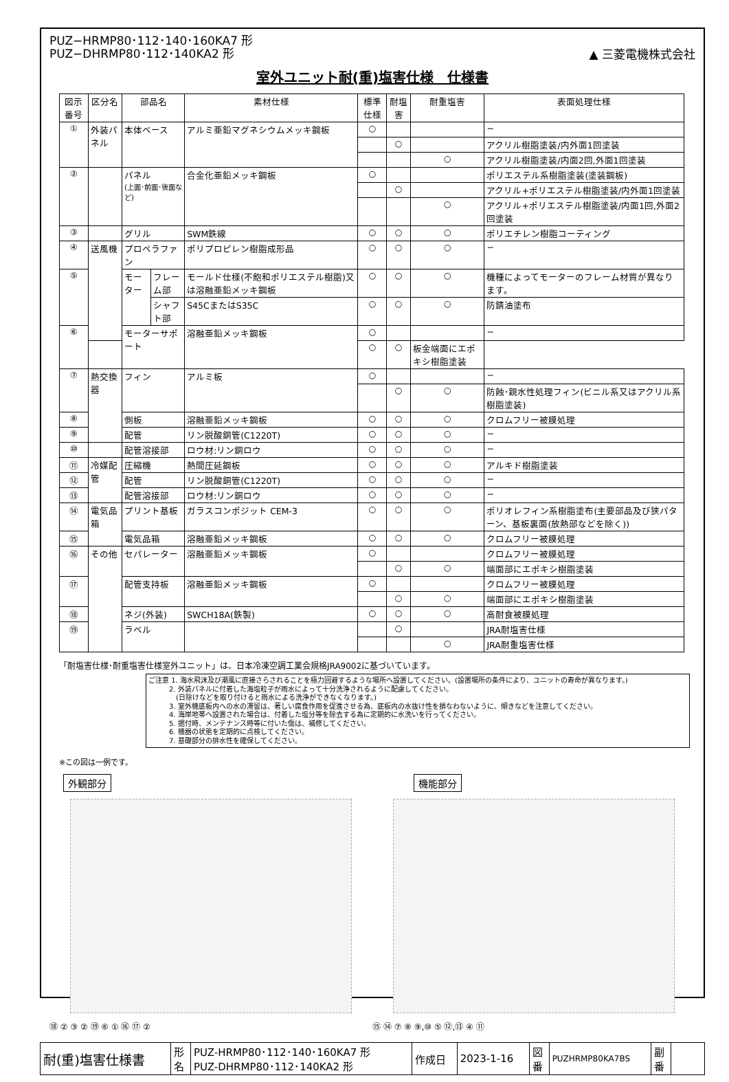PUZ−HRMP80･112･140･160KA7 形
PUZ−DHRMP80･112･140KA2 形
▲ 三菱電機株式会社
室外ユニット耐(重)塩害仕様　仕様書
| 図示番号 | 区分名 | 部品名 | | 素材仕様 | 標準仕様 | 耐塩害 | 耐重塩害 | 表面処理仕様 |
| --- | --- | --- | --- | --- | --- | --- | --- | --- |
| ① | 外装パネル | 本体ベース | | アルミ亜鉛マグネシウムメッキ鋼板 | ○ | | | − |
| | | | | | | ○ | | アクリル樹脂塗装/内外面1回塗装 |
| | | | | | | | ○ | アクリル樹脂塗装/内面2回,外面1回塗装 |
| ② | | パネル (上面･前面･後面など) | | 合金化亜鉛メッキ鋼板 | ○ | | | ポリエステル系樹脂塗装(塗装鋼板) |
| | | | | | | ○ | | アクリル+ポリエステル樹脂塗装/内外面1回塗装 |
| | | | | | | | ○ | アクリル+ポリエステル樹脂塗装/内面1回,外面2回塗装 |
| ③ | | グリル | | SWM鉄線 | ○ | ○ | ○ | ポリエチレン樹脂コーティング |
| ④ | 送風機 | プロペラファン | | ポリプロピレン樹脂成形品 | ○ | ○ | ○ | − |
| ⑤ | | モーター | フレーム部 | モールド仕様(不飽和ポリエステル樹脂)又は溶融亜鉛メッキ鋼板 | ○ | ○ | ○ | 機種によってモーターのフレーム材質が異なります。 |
| | | | シャフト部 | S45CまたはS35C | ○ | ○ | ○ | 防錆油塗布 |
| ⑥ | | モーターサポート | | 溶融亜鉛メッキ鋼板 | ○ | | | − |
| | | | | | ○ | ○ | 板金端面にエポキシ樹脂塗装 | |
| ⑦ | 熱交換器 | フィン | | アルミ板 | ○ | | | − |
| | | | | | | ○ | ○ | 防蝕･親水性処理フィン(ビニル系又はアクリル系樹脂塗装) |
| ⑧ | | 側板 | | 溶融亜鉛メッキ鋼板 | ○ | ○ | ○ | クロムフリー被膜処理 |
| ⑨ | | 配管 | | リン脱酸銅管(C1220T) | ○ | ○ | ○ | − |
| ⑩ | | 配管溶接部 | | ロウ材:リン銅ロウ | ○ | ○ | ○ | − |
| ⑪ | 冷媒配管 | 圧縮機 | | 熱間圧延鋼板 | ○ | ○ | ○ | アルキド樹脂塗装 |
| ⑫ | | 配管 | | リン脱酸銅管(C1220T) | ○ | ○ | ○ | − |
| ⑬ | | 配管溶接部 | | ロウ材:リン銅ロウ | ○ | ○ | ○ | − |
| ⑭ | 電気品箱 | プリント基板 | | ガラスコンポジット CEM-3 | ○ | ○ | ○ | ポリオレフィン系樹脂塗布(主要部品及び狭パターン、基板裏面(放熱部などを除く)) |
| ⑮ | | 電気品箱 | | 溶融亜鉛メッキ鋼板 | ○ | ○ | ○ | クロムフリー被膜処理 |
| ⑯ | その他 | セパレーター | | 溶融亜鉛メッキ鋼板 | ○ | | | クロムフリー被膜処理 |
| | | | | | | ○ | ○ | 端面部にエポキシ樹脂塗装 |
| ⑰ | | 配管支持板 | | 溶融亜鉛メッキ鋼板 | ○ | | | クロムフリー被膜処理 |
| | | | | | | ○ | ○ | 端面部にエポキシ樹脂塗装 |
| ⑱ | | ネジ(外装) | | SWCH18A(鉄製) | ○ | ○ | ○ | 高耐食被膜処理 |
| ⑲ | | ラベル | | | | ○ | | JRA耐塩害仕様 |
| | | | | | | | ○ | JRA耐重塩害仕様 |
「耐塩害仕様･耐重塩害仕様室外ユニット」は、日本冷凍空調工業会規格JRA9002に基づいています。
ご注意 1. 海水飛沫及び潮風に直接さらされることを極力回避するような場所へ設置してください。(設置場所の条件により、ユニットの寿命が異なります。)
　　　2. 外装パネルに付着した海塩粒子が雨水によって十分洗浄されるように配慮してください。
　　　　(日除けなどを取り付けると雨水による洗浄ができなくなります。)
　　　3. 室外機底板内への水の滞留は、著しい腐食作用を促進させる為、底板内の水抜け性を損なわないように、傾きなどを注意してください。
　　　4. 海岸地帯へ設置された場合は、付着した塩分等を除去する為に定期的に水洗いを行ってください。
　　　5. 据付時、メンテナンス時等に付いた傷は、補修してください。
　　　6. 機器の状態を定期的に点検してください。
　　　7. 基礎部分の排水性を確保してください。
※この図は一例です。
外観部分
⑱ ② ③ ② ⑲ ⑥ ① ⑯ ⑰ ②
機能部分
⑮ ⑭ ⑦ ⑧ ⑨,⑩ ⑤ ⑫,⑬ ④ ⑪
| 耐(重)塩害仕様書 | 形 名 | PUZ-HRMP80･112･140･160KA7 形 PUZ-DHRMP80･112･140KA2 形 | 作成日 | 2023-1-16 | 図 番 | PUZHRMP80KA7BS | 副 番 | |